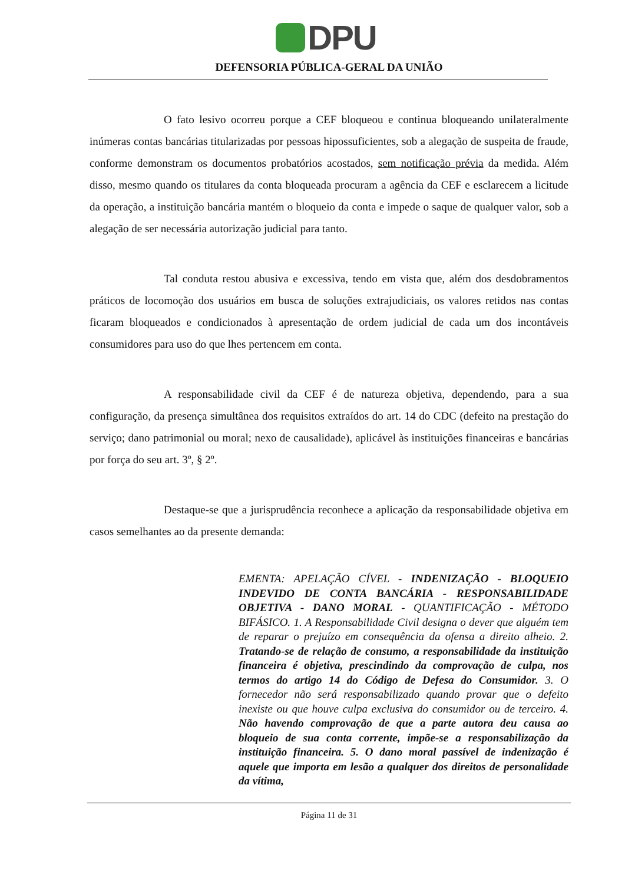DPU
DEFENSORIA PÚBLICA-GERAL DA UNIÃO
O fato lesivo ocorreu porque a CEF bloqueou e continua bloqueando unilateralmente inúmeras contas bancárias titularizadas por pessoas hipossuficientes, sob a alegação de suspeita de fraude, conforme demonstram os documentos probatórios acostados, sem notificação prévia da medida. Além disso, mesmo quando os titulares da conta bloqueada procuram a agência da CEF e esclarecem a licitude da operação, a instituição bancária mantém o bloqueio da conta e impede o saque de qualquer valor, sob a alegação de ser necessária autorização judicial para tanto.
Tal conduta restou abusiva e excessiva, tendo em vista que, além dos desdobramentos práticos de locomoção dos usuários em busca de soluções extrajudiciais, os valores retidos nas contas ficaram bloqueados e condicionados à apresentação de ordem judicial de cada um dos incontáveis consumidores para uso do que lhes pertencem em conta.
A responsabilidade civil da CEF é de natureza objetiva, dependendo, para a sua configuração, da presença simultânea dos requisitos extraídos do art. 14 do CDC (defeito na prestação do serviço; dano patrimonial ou moral; nexo de causalidade), aplicável às instituições financeiras e bancárias por força do seu art. 3º, § 2º.
Destaque-se que a jurisprudência reconhece a aplicação da responsabilidade objetiva em casos semelhantes ao da presente demanda:
EMENTA: APELAÇÃO CÍVEL - INDENIZAÇÃO - BLOQUEIO INDEVIDO DE CONTA BANCÁRIA - RESPONSABILIDADE OBJETIVA - DANO MORAL - QUANTIFICAÇÃO - MÉTODO BIFÁSICO. 1. A Responsabilidade Civil designa o dever que alguém tem de reparar o prejuízo em consequência da ofensa a direito alheio. 2. Tratando-se de relação de consumo, a responsabilidade da instituição financeira é objetiva, prescindindo da comprovação de culpa, nos termos do artigo 14 do Código de Defesa do Consumidor. 3. O fornecedor não será responsabilizado quando provar que o defeito inexiste ou que houve culpa exclusiva do consumidor ou de terceiro. 4. Não havendo comprovação de que a parte autora deu causa ao bloqueio de sua conta corrente, impõe-se a responsabilização da instituição financeira. 5. O dano moral passível de indenização é aquele que importa em lesão a qualquer dos direitos de personalidade da vítima,
Página 11 de 31